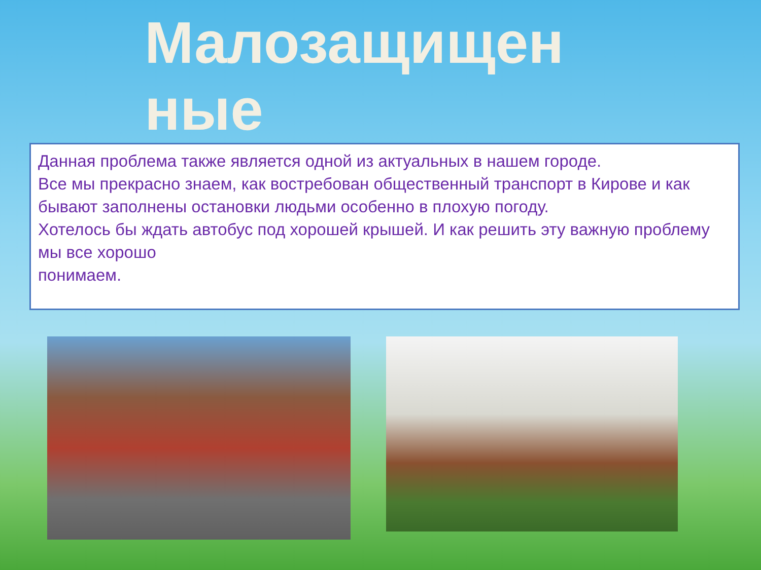Малозащищенные
Данная проблема также является одной из актуальных в нашем городе.
Все мы прекрасно знаем, как востребован общественный транспорт в Кирове и как бывают заполнены остановки людьми особенно в плохую погоду.
Хотелось бы ждать автобус под хорошей крышей. И как решить эту важную проблему мы все хорошо
понимаем.